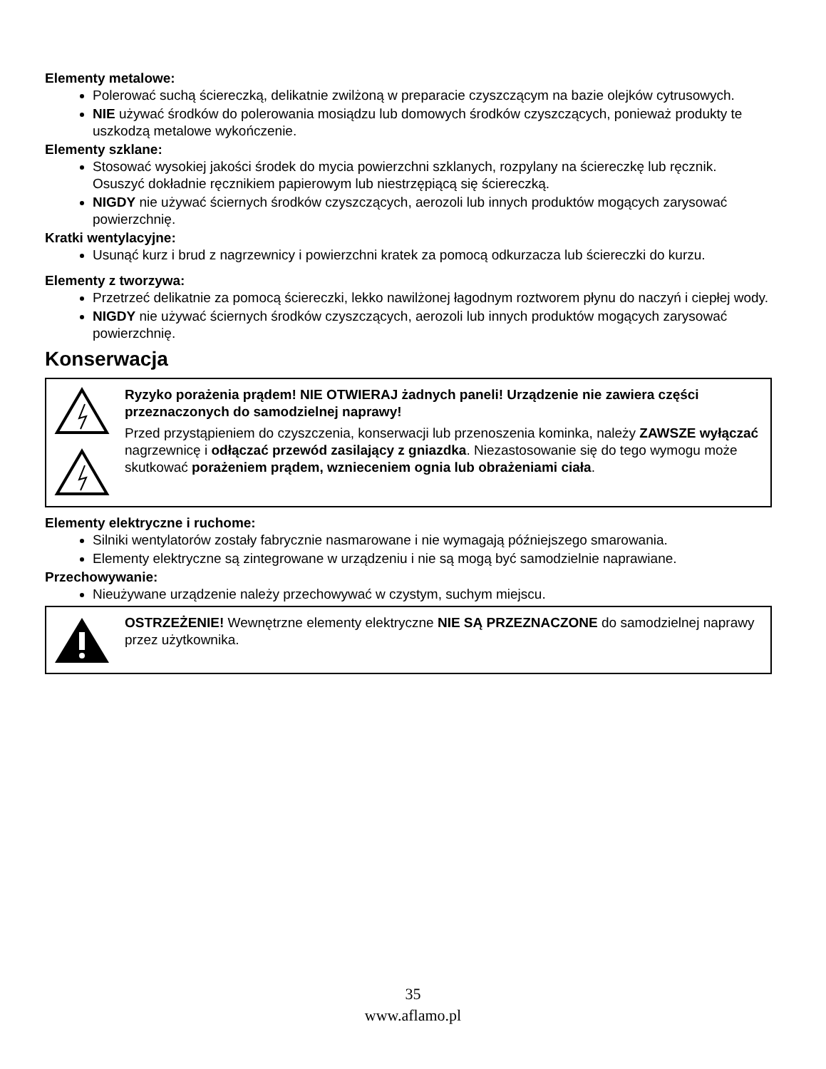Elementy metalowe:
Polerować suchą ściereczką, delikatnie zwilżoną w preparacie czyszczącym na bazie olejków cytrusowych.
NIE używać środków do polerowania mosiądzu lub domowych środków czyszczących, ponieważ produkty te uszkodzą metalowe wykończenie.
Elementy szklane:
Stosować wysokiej jakości środek do mycia powierzchni szklanych, rozpylany na ściereczkę lub ręcznik. Osuszyć dokładnie ręcznikiem papierowym lub niestrzępiącą się ściereczką.
NIGDY nie używać ściernych środków czyszczących, aerozoli lub innych produktów mogących zarysować powierzchnię.
Kratki wentylacyjne:
Usunąć kurz i brud z nagrzewnicy i powierzchni kratek za pomocą odkurzacza lub ściereczki do kurzu.
Elementy z tworzywa:
Przetrzeć delikatnie za pomocą ściereczki, lekko nawilżonej łagodnym roztworem płynu do naczyń i ciepłej wody.
NIGDY nie używać ściernych środków czyszczących, aerozoli lub innych produktów mogących zarysować powierzchnię.
Konserwacja
Ryzyko porażenia prądem! NIE OTWIERAJ żadnych paneli! Urządzenie nie zawiera części przeznaczonych do samodzielnej naprawy!
Przed przystąpieniem do czyszczenia, konserwacji lub przenoszenia kominka, należy ZAWSZE wyłączać nagrzewnicę i odłączać przewód zasilający z gniazdka. Niezastosowanie się do tego wymogu może skutkować porażeniem prądem, wznieceniem ognia lub obrażeniami ciała.
Elementy elektryczne i ruchome:
Silniki wentylatorów zostały fabrycznie nasmarowane i nie wymagają późniejszego smarowania.
Elementy elektryczne są zintegrowane w urządzeniu i nie są mogą być samodzielnie naprawiane.
Przechowywanie:
Nieużywane urządzenie należy przechowywać w czystym, suchym miejscu.
OSTRZEŻENIE! Wewnętrzne elementy elektryczne NIE SĄ PRZEZNACZONE do samodzielnej naprawy przez użytkownika.
35
www.aflamo.pl